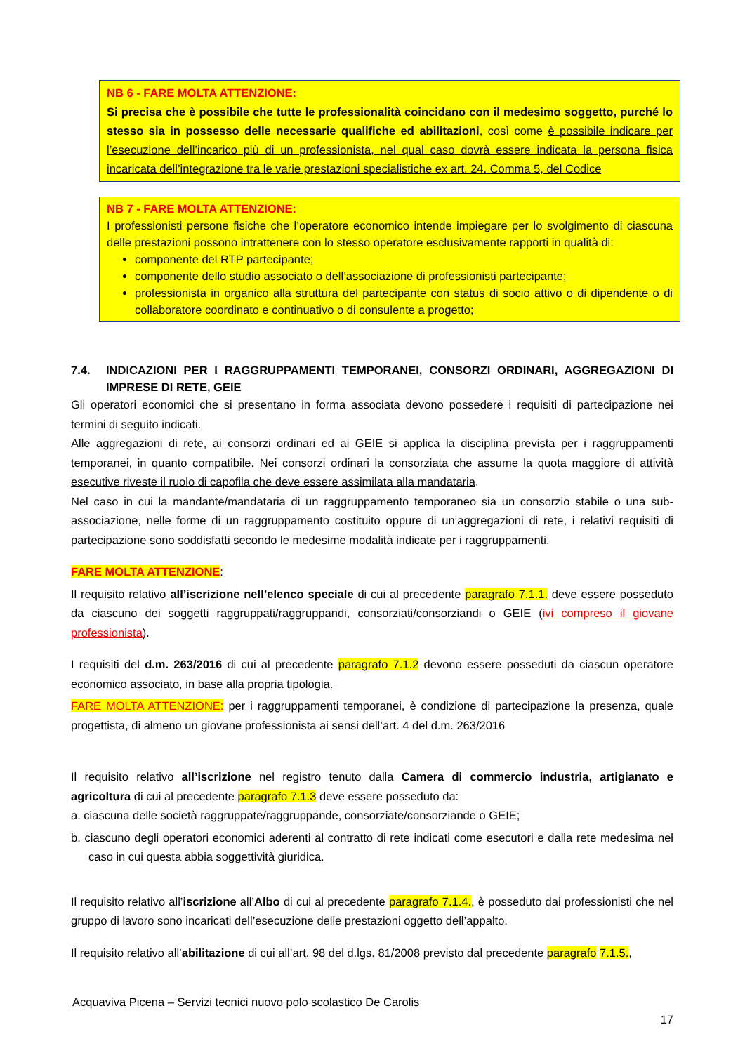NB 6 - FARE MOLTA ATTENZIONE:
Si precisa che è possibile che tutte le professionalità coincidano con il medesimo soggetto, purché lo stesso sia in possesso delle necessarie qualifiche ed abilitazioni, così come è possibile indicare per l’esecuzione dell’incarico più di un professionista, nel qual caso dovrà essere indicata la persona fisica incaricata dell’integrazione tra le varie prestazioni specialistiche ex art. 24. Comma 5, del Codice
NB 7 - FARE MOLTA ATTENZIONE:
I professionisti persone fisiche che l’operatore economico intende impiegare per lo svolgimento di ciascuna delle prestazioni possono intrattenere con lo stesso operatore esclusivamente rapporti in qualità di:
componente del RTP partecipante;
componente dello studio associato o dell’associazione di professionisti partecipante;
professionista in organico alla struttura del partecipante con status di socio attivo o di dipendente o di collaboratore coordinato e continuativo o di consulente a progetto;
7.4. INDICAZIONI PER I RAGGRUPPAMENTI TEMPORANEI, CONSORZI ORDINARI, AGGREGAZIONI DI IMPRESE DI RETE, GEIE
Gli operatori economici che si presentano in forma associata devono possedere i requisiti di partecipazione nei termini di seguito indicati.
Alle aggregazioni di rete, ai consorzi ordinari ed ai GEIE si applica la disciplina prevista per i raggruppamenti temporanei, in quanto compatibile. Nei consorzi ordinari la consorziata che assume la quota maggiore di attività esecutive riveste il ruolo di capofila che deve essere assimilata alla mandataria.
Nel caso in cui la mandante/mandataria di un raggruppamento temporaneo sia un consorzio stabile o una sub-associazione, nelle forme di un raggruppamento costituito oppure di un’aggregazioni di rete, i relativi requisiti di partecipazione sono soddisfatti secondo le medesime modalità indicate per i raggruppamenti.
FARE MOLTA ATTENZIONE:
Il requisito relativo all’iscrizione nell’elenco speciale di cui al precedente paragrafo 7.1.1. deve essere posseduto da ciascuno dei soggetti raggruppati/raggruppandi, consorziati/consorziandi o GEIE (ivi compreso il giovane professionista).
I requisiti del d.m. 263/2016 di cui al precedente paragrafo 7.1.2 devono essere posseduti da ciascun operatore economico associato, in base alla propria tipologia.
FARE MOLTA ATTENZIONE: per i raggruppamenti temporanei, è condizione di partecipazione la presenza, quale progettista, di almeno un giovane professionista ai sensi dell’art. 4 del d.m. 263/2016
Il requisito relativo all’iscrizione nel registro tenuto dalla Camera di commercio industria, artigianato e agricoltura di cui al precedente paragrafo 7.1.3 deve essere posseduto da:
a. ciascuna delle società raggruppate/raggruppande, consorziate/consorziande o GEIE;
b. ciascuno degli operatori economici aderenti al contratto di rete indicati come esecutori e dalla rete medesima nel caso in cui questa abbia soggettività giuridica.
Il requisito relativo all’iscrizione all’Albo di cui al precedente paragrafo 7.1.4., è posseduto dai professionisti che nel gruppo di lavoro sono incaricati dell’esecuzione delle prestazioni oggetto dell’appalto.
Il requisito relativo all’abilitazione di cui all’art. 98 del d.lgs. 81/2008 previsto dal precedente paragrafo 7.1.5.,
Acquaviva Picena – Servizi tecnici nuovo polo scolastico De Carolis
17